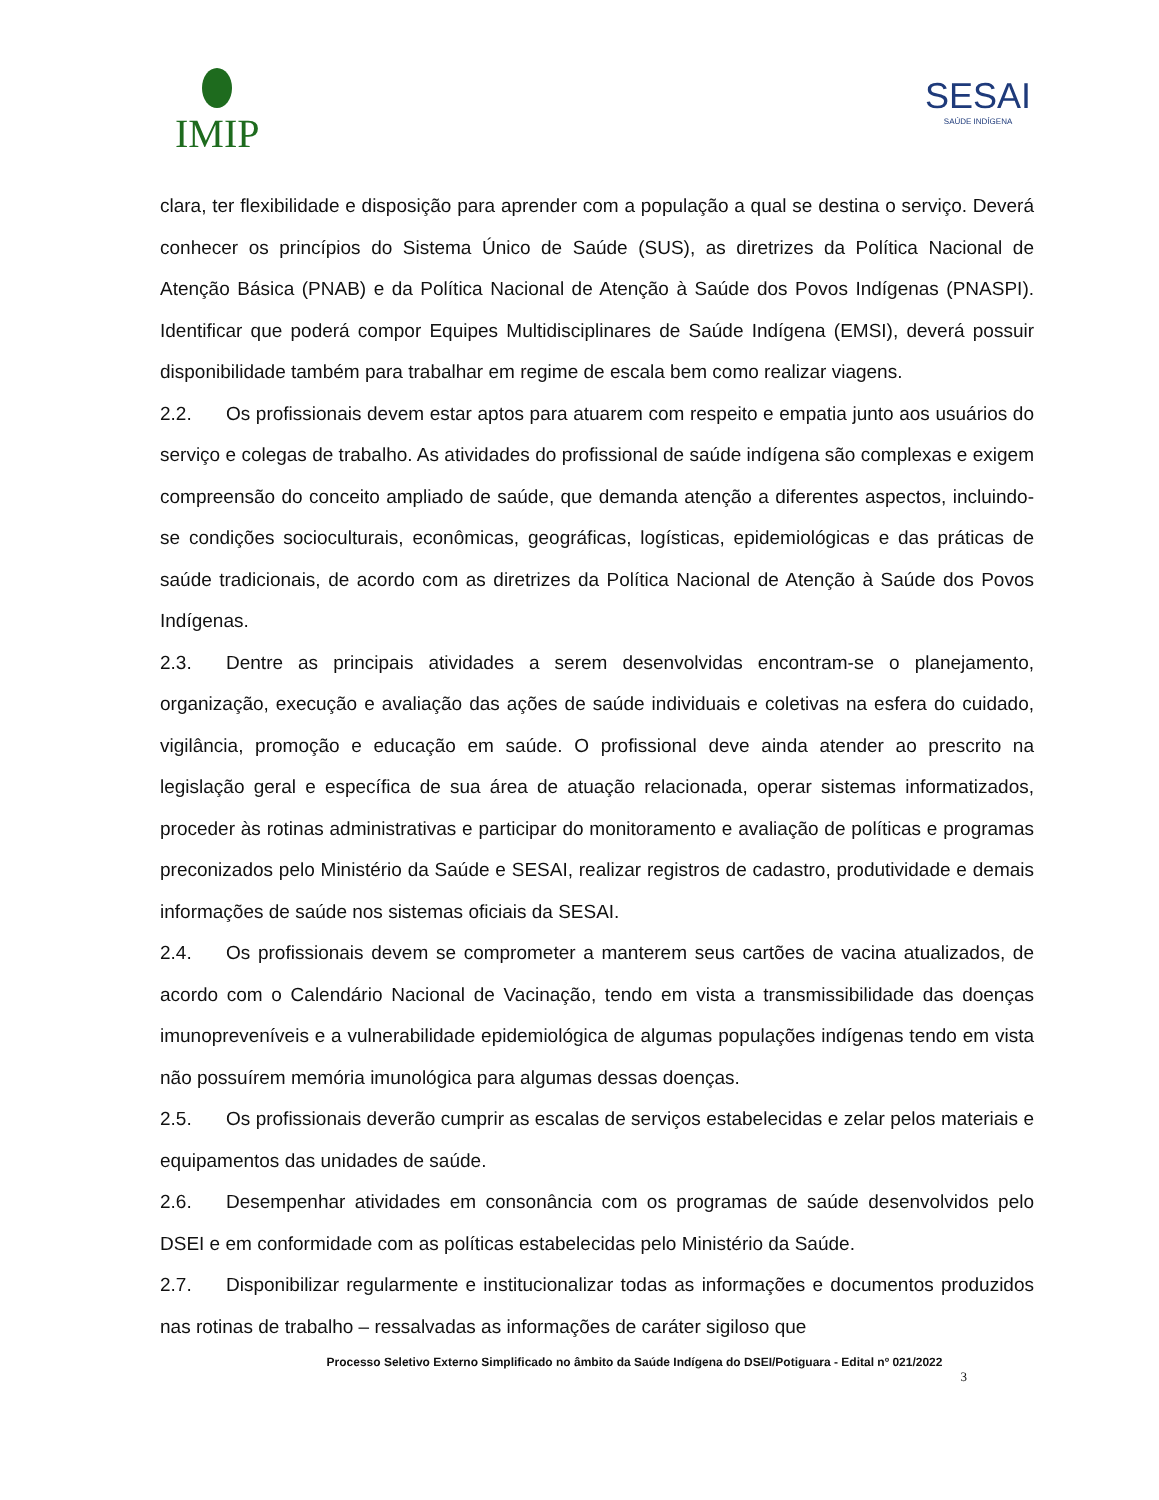IMIP SESAI
SAÚDE INDÍGENA
clara, ter flexibilidade e disposição para aprender com a população a qual se destina o serviço. Deverá conhecer os princípios do Sistema Único de Saúde (SUS), as diretrizes da Política Nacional de Atenção Básica (PNAB) e da Política Nacional de Atenção à Saúde dos Povos Indígenas (PNASPI). Identificar que poderá compor Equipes Multidisciplinares de Saúde Indígena (EMSI), deverá possuir disponibilidade também para trabalhar em regime de escala bem como realizar viagens.
2.2. Os profissionais devem estar aptos para atuarem com respeito e empatia junto aos usuários do serviço e colegas de trabalho. As atividades do profissional de saúde indígena são complexas e exigem compreensão do conceito ampliado de saúde, que demanda atenção a diferentes aspectos, incluindo-se condições socioculturais, econômicas, geográficas, logísticas, epidemiológicas e das práticas de saúde tradicionais, de acordo com as diretrizes da Política Nacional de Atenção à Saúde dos Povos Indígenas.
2.3. Dentre as principais atividades a serem desenvolvidas encontram-se o planejamento, organização, execução e avaliação das ações de saúde individuais e coletivas na esfera do cuidado, vigilância, promoção e educação em saúde. O profissional deve ainda atender ao prescrito na legislação geral e específica de sua área de atuação relacionada, operar sistemas informatizados, proceder às rotinas administrativas e participar do monitoramento e avaliação de políticas e programas preconizados pelo Ministério da Saúde e SESAI, realizar registros de cadastro, produtividade e demais informações de saúde nos sistemas oficiais da SESAI.
2.4. Os profissionais devem se comprometer a manterem seus cartões de vacina atualizados, de acordo com o Calendário Nacional de Vacinação, tendo em vista a transmissibilidade das doenças imunopreveníveis e a vulnerabilidade epidemiológica de algumas populações indígenas tendo em vista não possuírem memória imunológica para algumas dessas doenças.
2.5. Os profissionais deverão cumprir as escalas de serviços estabelecidas e zelar pelos materiais e equipamentos das unidades de saúde.
2.6. Desempenhar atividades em consonância com os programas de saúde desenvolvidos pelo DSEI e em conformidade com as políticas estabelecidas pelo Ministério da Saúde.
2.7. Disponibilizar regularmente e institucionalizar todas as informações e documentos produzidos nas rotinas de trabalho – ressalvadas as informações de caráter sigiloso que
Processo Seletivo Externo Simplificado no âmbito da Saúde Indígena do DSEI/Potiguara - Edital nº 021/2022
3